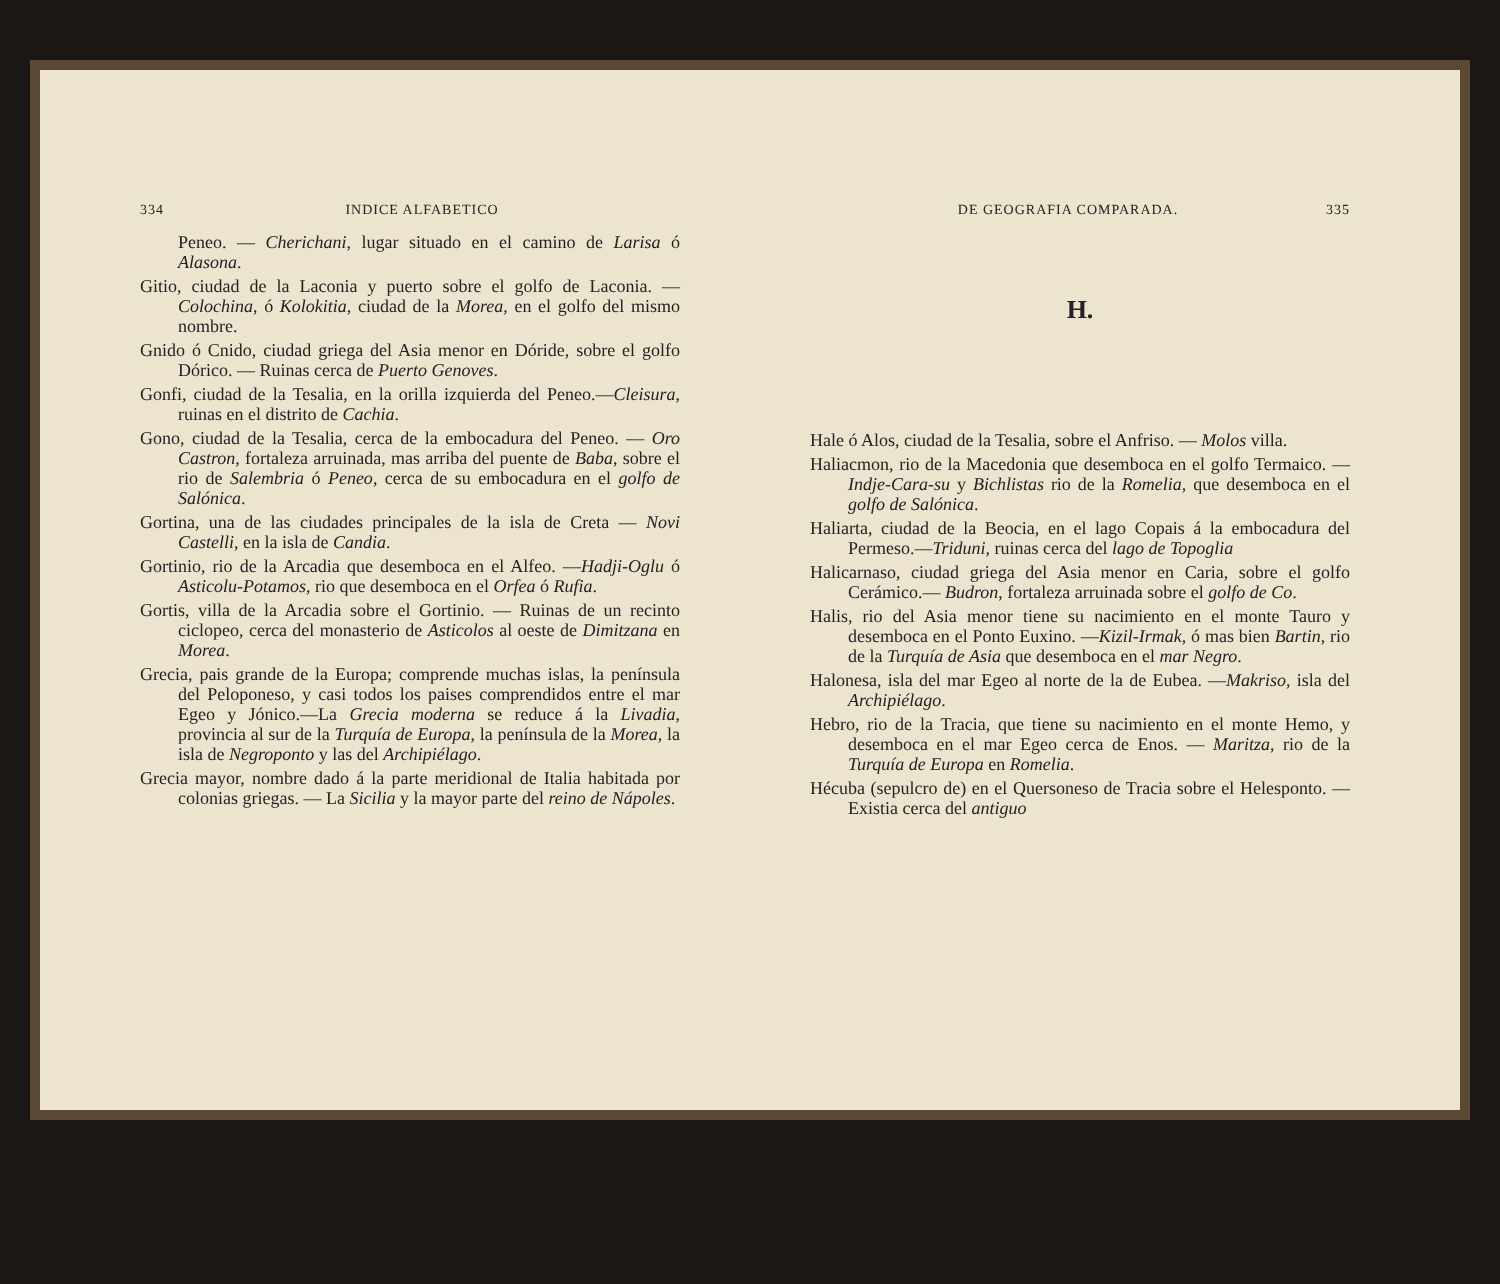334 INDICE ALFABETICO
Peneo. — Cherichani, lugar situado en el camino de Larisa ó Alasona.
Gitio, ciudad de la Laconia y puerto sobre el golfo de Laconia. — Colochina, ó Kolokitia, ciudad de la Morea, en el golfo del mismo nombre.
Gnido ó Cnido, ciudad griega del Asia menor en Dóride, sobre el golfo Dórico. — Ruinas cerca de Puerto Genoves.
Gonfi, ciudad de la Tesalia, en la orilla izquierda del Peneo.—Cleisura, ruinas en el distrito de Cachia.
Gono, ciudad de la Tesalia, cerca de la embocadura del Peneo. — Oro Castron, fortaleza arruinada, mas arriba del puente de Baba, sobre el rio de Salembria ó Peneo, cerca de su embocadura en el golfo de Salónica.
Gortina, una de las ciudades principales de la isla de Creta — Novi Castelli, en la isla de Candia.
Gortinio, rio de la Arcadia que desemboca en el Alfeo. —Hadji-Oglu ó Asticolu-Potamos, rio que desemboca en el Orfea ó Rufia.
Gortis, villa de la Arcadia sobre el Gortinio. — Ruinas de un recinto ciclopeo, cerca del monasterio de Asticolos al oeste de Dimitzana en Morea.
Grecia, pais grande de la Europa; comprende muchas islas, la península del Peloponeso, y casi todos los paises comprendidos entre el mar Egeo y Jónico.—La Grecia moderna se reduce á la Livadia, provincia al sur de la Turquía de Europa, la península de la Morea, la isla de Negroponto y las del Archipiélago.
Grecia mayor, nombre dado á la parte meridional de Italia habitada por colonias griegas. — La Sicilia y la mayor parte del reino de Nápoles.
DE GEOGRAFIA COMPARADA. 335
H.
Hale ó Alos, ciudad de la Tesalia, sobre el Anfriso. — Molos villa.
Haliacmon, rio de la Macedonia que desemboca en el golfo Termaico. — Indje-Cara-su y Bichlistas rio de la Romelia, que desemboca en el golfo de Salónica.
Haliarta, ciudad de la Beocia, en el lago Copais á la embocadura del Permeso.—Triduni, ruinas cerca del lago de Topoglia
Halicarnaso, ciudad griega del Asia menor en Caria, sobre el golfo Cerámico.— Budron, fortaleza arruinada sobre el golfo de Co.
Halis, rio del Asia menor tiene su nacimiento en el monte Tauro y desemboca en el Ponto Euxino. —Kizil-Irmak, ó mas bien Bartin, rio de la Turquía de Asia que desemboca en el mar Negro.
Halonesa, isla del mar Egeo al norte de la de Eubea. —Makriso, isla del Archipiélago.
Hebro, rio de la Tracia, que tiene su nacimiento en el monte Hemo, y desemboca en el mar Egeo cerca de Enos. — Maritza, rio de la Turquía de Europa en Romelia.
Hécuba (sepulcro de) en el Quersoneso de Tracia sobre el Helesponto. — Existia cerca del antiguo